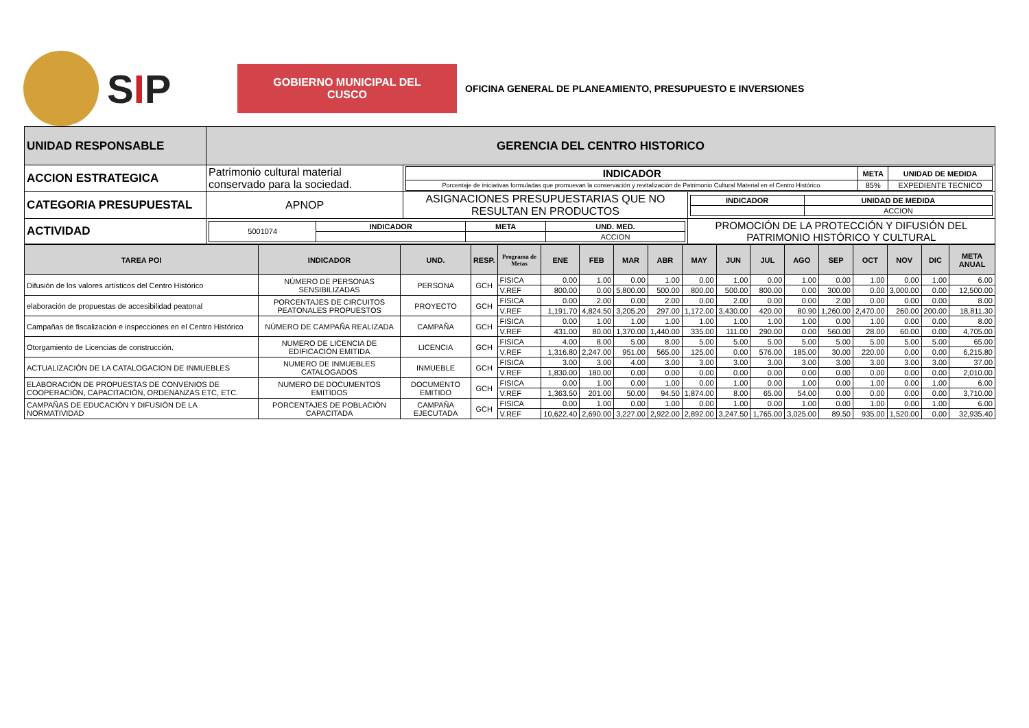SIP
GOBIERNO MUNICIPAL DEL CUSCO
OFICINA GENERAL DE PLANEAMIENTO, PRESUPUESTO E INVERSIONES
| UNIDAD RESPONSABLE | GERENCIA DEL CENTRO HISTORICO | | |
| ACCION ESTRATEGICA | Patrimonio cultural material conservado para la sociedad. | / INDICADOR / META / UNIDAD DE MEDIDA / / --- / --- / --- / / Porcentaje de iniciativas formuladas que promuevan la conservación y revitalización de Patrimonio Cultural Material en el Centro Histórico. / 85% / EXPEDIENTE TECNICO / | |
| CATEGORIA PRESUPUESTAL | APNOP | ASIGNACIONES PRESUPUESTARIAS QUE NO RESULTAN EN PRODUCTOS | / INDICADOR / UNIDAD DE MEDIDA / / --- / --- / / / ACCION / |
| ACTIVIDAD | / 5001074 / INDICADOR / META / UND. MED. / / / / / ACCION / | | PROMOCIÓN DE LA PROTECCIÓN Y DIFUSIÓN DEL PATRIMONIO HISTÓRICO Y CULTURAL |
| TAREA POI | INDICADOR | UND. | RESP. | Programa de Metas | ENE | FEB | MAR | ABR | MAY | JUN | JUL | AGO | SEP | OCT | NOV | DIC | META ANUAL |
| --- | --- | --- | --- | --- | --- | --- | --- | --- | --- | --- | --- | --- | --- | --- | --- | --- | --- |
| Difusión de los valores artísticos del Centro Histórico | NÚMERO DE PERSONAS SENSIBILIZADAS | PERSONA | GCH | FISICA | 0.00 | 1.00 | 0.00 | 1.00 | 0.00 | 1.00 | 0.00 | 1.00 | 0.00 | 1.00 | 0.00 | 1.00 | 6.00 |
| | | | | V.REF | 800.00 | 0.00 | 5,800.00 | 500.00 | 800.00 | 500.00 | 800.00 | 0.00 | 300.00 | 0.00 | 3,000.00 | 0.00 | 12,500.00 |
| elaboración de propuestas de accesibilidad peatonal | PORCENTAJES DE CIRCUITOS PEATONALES PROPUESTOS | PROYECTO | GCH | FISICA | 0.00 | 2.00 | 0.00 | 2.00 | 0.00 | 2.00 | 0.00 | 0.00 | 2.00 | 0.00 | 0.00 | 0.00 | 8.00 |
| | | | | V.REF | 1,191.70 | 4,824.50 | 3,205.20 | 297.00 | 1,172.00 | 3,430.00 | 420.00 | 80.90 | 1,260.00 | 2,470.00 | 260.00 | 200.00 | 18,811.30 |
| Campañas de fiscalización e inspecciones en el Centro Histórico | NÚMERO DE CAMPAÑA REALIZADA | CAMPAÑA | GCH | FISICA | 0.00 | 1.00 | 1.00 | 1.00 | 1.00 | 1.00 | 1.00 | 1.00 | 0.00 | 1.00 | 0.00 | 0.00 | 8.00 |
| | | | | V.REF | 431.00 | 80.00 | 1,370.00 | 1,440.00 | 335.00 | 111.00 | 290.00 | 0.00 | 560.00 | 28.00 | 60.00 | 0.00 | 4,705.00 |
| Otorgamiento de Licencias de construcción. | NUMERO DE LICENCIA DE EDIFICACIÓN EMITIDA | LICENCIA | GCH | FISICA | 4.00 | 8.00 | 5.00 | 8.00 | 5.00 | 5.00 | 5.00 | 5.00 | 5.00 | 5.00 | 5.00 | 5.00 | 65.00 |
| | | | | V.REF | 1,316.80 | 2,247.00 | 951.00 | 565.00 | 125.00 | 0.00 | 576.00 | 185.00 | 30.00 | 220.00 | 0.00 | 0.00 | 6,215.80 |
| ACTUALIZACIÓN DE LA CATALOGACION DE INMUEBLES | NUMERO DE INMUEBLES CATALOGADOS | INMUEBLE | GCH | FISICA | 3.00 | 3.00 | 4.00 | 3.00 | 3.00 | 3.00 | 3.00 | 3.00 | 3.00 | 3.00 | 3.00 | 3.00 | 37.00 |
| | | | | V.REF | 1,830.00 | 180.00 | 0.00 | 0.00 | 0.00 | 0.00 | 0.00 | 0.00 | 0.00 | 0.00 | 0.00 | 0.00 | 2,010.00 |
| ELABORACIÓN DE PROPUESTAS DE CONVENIOS DE COOPERACIÓN, CAPACITACIÓN, ORDENANZAS ETC, ETC. | NUMERO DE DOCUMENTOS EMITIDOS | DOCUMENTO EMITIDO | GCH | FISICA | 0.00 | 1.00 | 0.00 | 1.00 | 0.00 | 1.00 | 0.00 | 1.00 | 0.00 | 1.00 | 0.00 | 1.00 | 6.00 |
| | | | | V.REF | 1,363.50 | 201.00 | 50.00 | 94.50 | 1,874.00 | 8.00 | 65.00 | 54.00 | 0.00 | 0.00 | 0.00 | 0.00 | 3,710.00 |
| CAMPAÑAS DE EDUCACIÓN Y DIFUSIÓN DE LA NORMATIVIDAD | PORCENTAJES DE POBLACIÓN CAPACITADA | CAMPAÑA EJECUTADA | GCH | FISICA | 0.00 | 1.00 | 0.00 | 1.00 | 0.00 | 1.00 | 0.00 | 1.00 | 0.00 | 1.00 | 0.00 | 1.00 | 6.00 |
| | | | | V.REF | 10,622.40 | 2,690.00 | 3,227.00 | 2,922.00 | 2,892.00 | 3,247.50 | 1,765.00 | 3,025.00 | 89.50 | 935.00 | 1,520.00 | 0.00 | 32,935.40 |